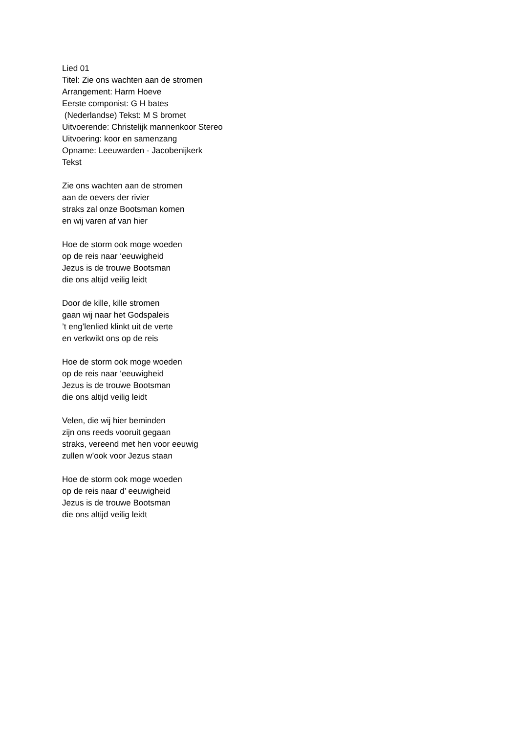Lied 01
Titel: Zie ons wachten aan de stromen
Arrangement: Harm Hoeve
Eerste componist: G H bates
(Nederlandse) Tekst: M S bromet
Uitvoerende: Christelijk mannenkoor Stereo
Uitvoering: koor en samenzang
Opname: Leeuwarden - Jacobenijkerk
Tekst
Zie ons wachten aan de stromen
aan de oevers der rivier
straks zal onze Bootsman komen
en wij varen af van hier
Hoe de storm ook moge woeden
op de reis naar ‘eeuwigheid
Jezus is de trouwe Bootsman
die ons altijd veilig leidt
Door de kille, kille stromen
gaan wij naar het Godspaleis
’t eng’lenlied klinkt uit de verte
en verkwikt ons op de reis
Hoe de storm ook moge woeden
op de reis naar ‘eeuwigheid
Jezus is de trouwe Bootsman
die ons altijd veilig leidt
Velen, die wij hier beminden
zijn ons reeds vooruit gegaan
straks, vereend met hen voor eeuwig
zullen w’ook voor Jezus staan
Hoe de storm ook moge woeden
op de reis naar d’ eeuwigheid
Jezus is de trouwe Bootsman
die ons altijd veilig leidt